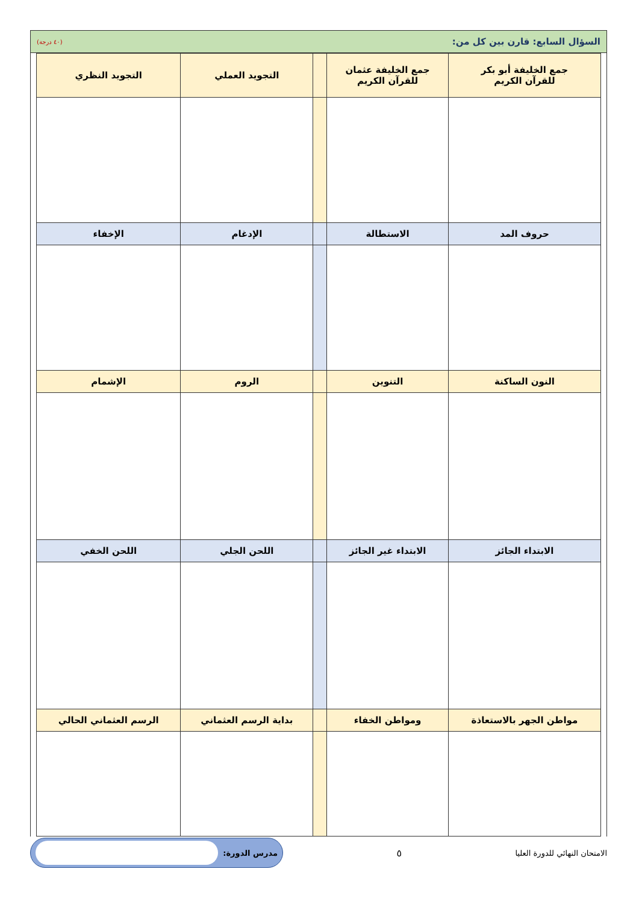السؤال السابع: قارن بين كل من: (٤٠ درجة)
| جمع الخليفة أبو بكر للقرآن الكريم | جمع الخليفة عثمان للقرآن الكريم | | التجويد العملي | التجويد النظري |
| --- | --- | --- | --- | --- |
| حروف المد | الاستطالة | | الإدغام | الإخفاء |
| النون الساكنة | التنوين | | الروم | الإشمام |
| الابتداء الجائز | الابتداء غير الجائز | | اللحن الجلي | اللحن الخفي |
| مواطن الجهر بالاستعاذة | ومواطن الخفاء | | بداية الرسم العثماني | الرسم العثماني الحالي |
الامتحان النهائي للدورة العليا ٥
مدرس الدورة: